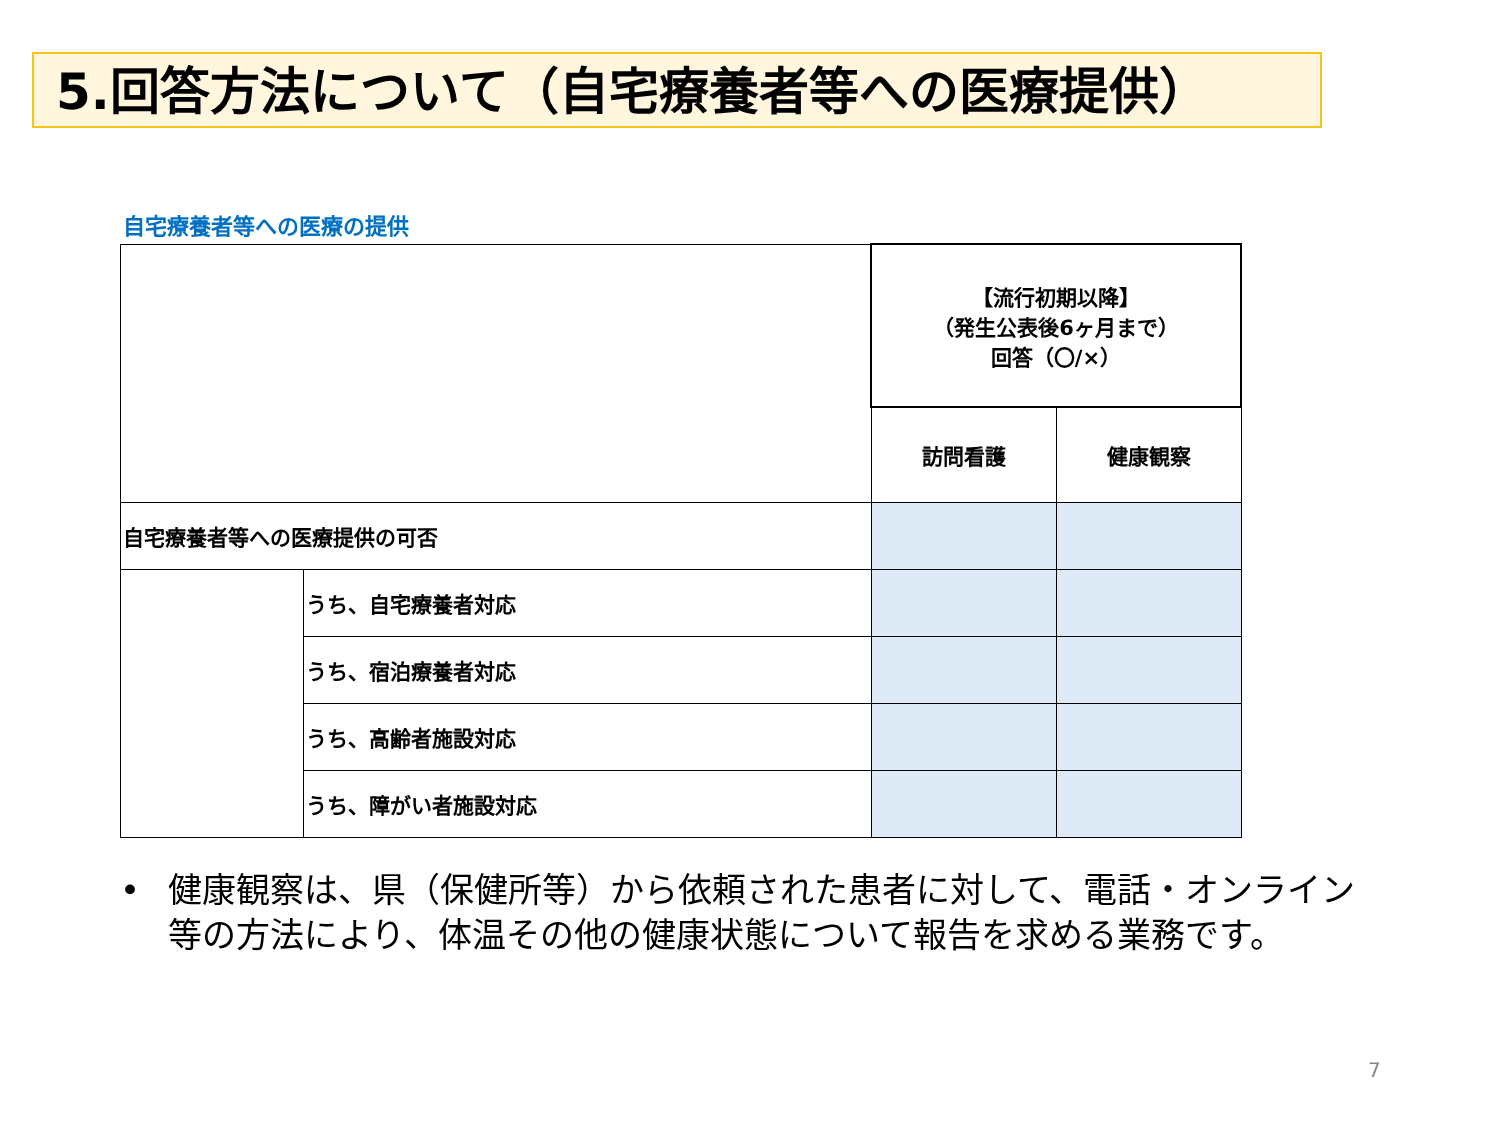5.回答方法について（自宅療養者等への医療提供）
自宅療養者等への医療の提供
| | | 【流行初期以降】 （発生公表後6ヶ月まで） 回答（〇/×） | |
| | | 訪問看護 | 健康観察 |
| 自宅療養者等への医療提供の可否 | | | |
| | うち、自宅療養者対応 | | |
| | うち、宿泊療養者対応 | | |
| | うち、高齢者施設対応 | | |
| | うち、障がい者施設対応 | | |
• 健康観察は、県（保健所等）から依頼された患者に対して、電話・オンライン等の方法により、体温その他の健康状態について報告を求める業務です。
7